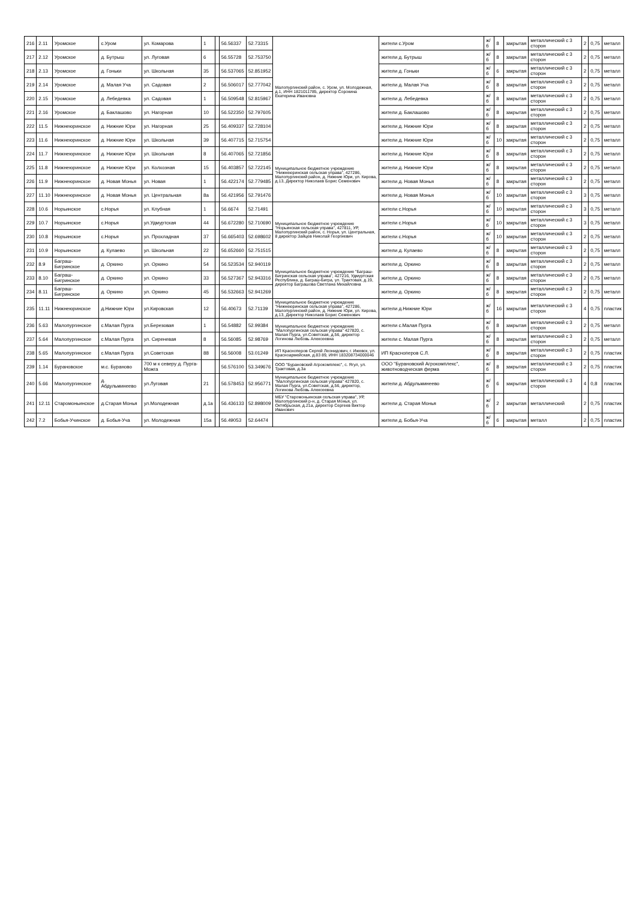| 216 | 2.11 | Уромское | с.Уром | ул. Комарова | 1 | | 56.56337 | 52.73315 | Малопургинский район, с. Уром, ул. Молодежная, д.1, ИНН 1821011785, директор Сорокина Екатерина Ивановна | жители с.Уром | ж/б | 8 | закрытая | металлический с 3 сторон | 2 | 0,75 | металл |
| 217 | 2.12 | Уромское | д. Бутрыш | ул. Луговая | 6 | | 56.55728 | 52.753750 | | жители д. Бутрыш | ж/б | 8 | закрытая | металлический с 3 сторон | 2 | 0,75 | металл |
| 218 | 2.13 | Уромское | д. Гоньки | ул. Школьная | 35 | | 56.537065 | 52.851952 | | жители д. Гоньки | ж/б | 6 | закрытая | металлический с 3 сторон | 2 | 0,75 | металл |
| 219 | 2.14 | Уромское | д. Малая Уча | ул. Садовая | 2 | | 56.506017 | 52.777042 | | жители д. Малая Уча | ж/б | 8 | закрытая | металлический с 3 сторон | 2 | 0,75 | металл |
| 220 | 2.15 | Уромское | д. Лебедевка | ул. Садовая | 1 | | 56.509548 | 52.815967 | | жители д. Лебедевка | ж/б | 8 | закрытая | металлический с 3 сторон | 2 | 0,75 | металл |
| 221 | 2.16 | Уромское | д. Баклашово | ул. Нагорная | 10 | | 56.522350 | 52.797605 | | жители д. Баклашово | ж/б | 8 | закрытая | металлический с 3 сторон | 2 | 0,75 | металл |
| 222 | 11.5 | Нижнеюринское | д. Нижние Юри | ул. Нагорная | 25 | | 56.409337 | 52.728104 | | жители д. Нижние Юри | ж/б | 8 | закрытая | металлический с 3 сторон | 2 | 0,75 | металл |
| 223 | 11.6 | Нижнеюринское | д. Нижние Юри | ул. Школьная | 39 | | 56.407715 | 52.715754 | | жители д. Нижние Юри | ж/б | 10 | закрытая | металлический с 3 сторон | 2 | 0,75 | металл |
| 224 | 11.7 | Нижнеюринское | д. Нижние Юри | ул. Школьная | 8 | | 56.407065 | 52.721856 | Муниципальное бюджетное учреждение "Нижнеюринская сельская управа", 427286, Малопургинский район, д. Нижние Юри, ул. Кирова, д.13, Директор Николаев Борис Семенович | жители д. Нижние Юри | ж/б | 8 | закрытая | металлический с 3 сторон | 2 | 0,75 | металл |
| 225 | 11.8 | Нижнеюринское | д. Нижние Юри | ул. Колхозная | 15 | | 56.403857 | 52.722145 | | жители д. Нижние Юри | ж/б | 8 | закрытая | металлический с 3 сторон | 2 | 0,75 | металл |
| 226 | 11.9 | Нижнеюринское | д. Новая Монья | ул. Новая | 1 | | 56.422174 | 52.779485 | | жители д. Новая Монья | ж/б | 8 | закрытая | металлический с 3 сторон | 2 | 0,75 | металл |
| 227 | 11.10 | Нижнеюринское | д. Новая Монья | ул. Центральная | 8а | | 56.421956 | 52.791476 | | жители д. Новая Монья | ж/б | 10 | закрытая | металлический с 3 сторон | 3 | 0,75 | металл |
| 228 | 10.6 | Норьинское | с.Норья | ул. Клубная | 1 | | 56.6674 | 52.71491 | Муниципальное бюджетное учреждение "Норьинская сельская управа", 427811, УР, Малопургинский район, с. Норья, ул. Центральная, 8 директор Зайцев Николай Георгиевич | жители с.Норья | ж/б | 10 | закрытая | металлический с 3 сторон | 3 | 0,75 | металл |
| 229 | 10.7 | Норьинское | с.Норья | ул.Удмуртская | 44 | | 56.672280 | 52.710690 | | жители с.Норья | ж/б | 10 | закрытая | металлический с 3 сторон | 3 | 0,75 | металл |
| 230 | 10.8 | Норьинское | с.Норья | ул. Прохладная | 37 | | 56.665403 | 52.698602 | | жители с.Норья | ж/б | 10 | закрытая | металлический с 3 сторон | 2 | 0,75 | металл |
| 231 | 10.9 | Норьинское | д. Кулаево | ул. Школьная | 22 | | 56.652660 | 52.751515 | | жители д. Кулаево | ж/б | 8 | закрытая | металлический с 3 сторон | 2 | 0,75 | металл |
| 232 | 8.9 | Баграш-Бигринское | д. Оркино | ул. Оркино | 54 | | 56.523534 | 52.940119 | Муниципальное бюджетное учреждение "Баграш-Бигринская сельская управа", 427216, Удмуртская Республика, д. Баграш-Бигра, ул. Трактовая, д.19, директор Баграшова Светлана Михайловна | жители д. Оркино | ж/б | 8 | закрытая | металлический с 3 сторон | 2 | 0,75 | металл |
| 233 | 8.10 | Баграш-Бигринское | д. Оркино | ул. Оркино | 33 | | 56.527367 | 52.943316 | | жители д. Оркино | ж/б | 8 | закрытая | металлический с 3 сторон | 2 | 0,75 | металл |
| 234 | 8.11 | Баграш-Бигринское | д. Оркино | ул. Оркино | 45 | | 56.532663 | 52.941269 | | жители д. Оркино | ж/б | 8 | закрытая | металлический с 3 сторон | 2 | 0,75 | металл |
| 235 | 11.11 | Нижнеюринское | д.Нижние Юри | ул.Кировская | 12 | | 56.40673 | 52.71139 | Муниципальное бюджетное учреждение "Нижнеюринская сельская управа", 427286, Малопургинский район, д. Нижние Юри, ул. Кирова, д.13, Директор Николаев Борис Семенович | жители д.Нижние Юри | ж/б | 16 | закрытая | металлический с 3 сторон | 4 | 0,75 | пластик |
| 236 | 5.63 | Малопургинское | с.Малая Пурга | ул.Березовая | 1 | | 56.54882 | 52.99384 | Муниципальное бюджетное учреждение "Малопургинская сельская управа" 427820, с. Малая Пурга, ул.Советская, д.56, директор Логинова Любовь Алексеевна | жители с.Малая Пурга | ж/б | 8 | закрытая | металлический с 3 сторон | 2 | 0,75 | металл |
| 237 | 5.64 | Малопургинское | с.Малая Пурга | ул. Сиреневая | 8 | | 56.56085 | 52.98769 | | жители с. Малая Пурга | ж/б | 8 | закрытая | металлический с 3 сторон | 2 | 0,75 | металл |
| 238 | 5.65 | Малопургинское | с.Малая Пурга | ул.Советская | 88 | | 56.56008 | 53.01249 | ИП Красноперов Сергей Леонидович, г. Ижевск, ул. Красноармейская, д.83 89, ИНН 183208734000046 | ИП Красноперов С.Л. | ж/б | 8 | закрытая | металлический с 3 сторон | 2 | 0,75 | пластик |
| 239 | 1.14 | Бурановское | м.с. Бураново | 700 м к северу д. Пурга-Можга | | | 56.576100 | 53.349676 | ООО "Бурановский Агрокомплекс", с. Ягул, ул. Трактовая, д.3а | ООО "Бурановский Агрокомплекс", животноводческая ферма | ж/б | 8 | закрытая | металлический с 3 сторон | 2 | 0,75 | пластик |
| 240 | 5.66 | Малопургинское | д. Абдульминеево | ул.Луговая | 21 | | 56.578453 | 52.956771 | Муниципальное бюджетное учреждение "Малопургинская сельская управа" 427820, с. Малая Пурга, ул.Советская, д.56, директор, Логинова Любовь Алексеевна | жители д. Абдульминеево | ж/б | 6 | закрытая | металлический с 3 сторон | 4 | 0,8 | пластик |
| 241 | 12.11 | Старомоньинское | д.Старая Монья | ул.Молодежная | д.1а | | 56.436133 | 52.898009 | МБУ "Старомоньинская сельская управа", УР, Малопургинский р-н, д. Старая Монья, ул. Октябрьская, д.21а, директор Сергеев Виктор Иванович | жители д. Старая Монья | ж/б | 2 | закрытая | металлический | 2 | 0,75 | пластик |
| 242 | 7.2 | Бобья-Учинское | д. Бобья-Уча | ул. Молодежная | 15а | | 56.49053 | 52.64474 | | жители д. Бобья-Уча | ж/б | 6 | закрытая | металл | 2 | 0,75 | пластик |